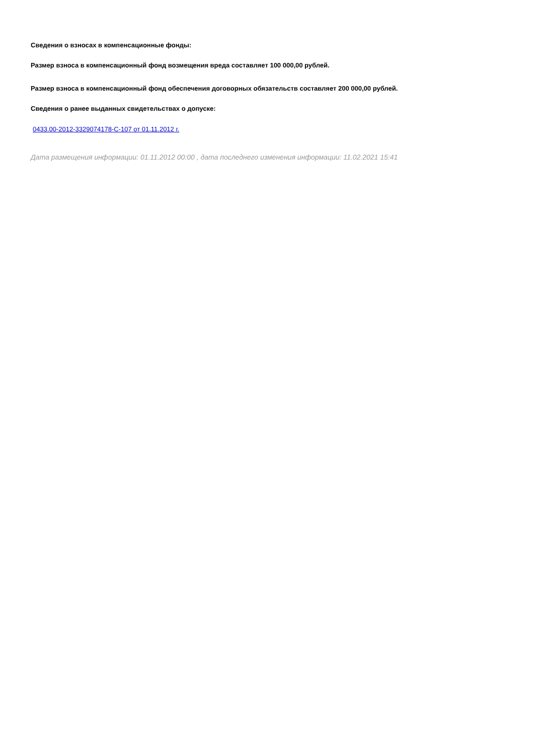Сведения о взносах в компенсационные фонды:
Размер взноса в компенсационный фонд возмещения вреда составляет 100 000,00 рублей.
Размер взноса в компенсационный фонд обеспечения договорных обязательств составляет 200 000,00 рублей.
Сведения о ранее выданных свидетельствах о допуске:
0433.00-2012-3329074178-С-107 от 01.11.2012 г.
Дата размещения информации: 01.11.2012 00:00 , дата последнего изменения информации: 11.02.2021 15:41